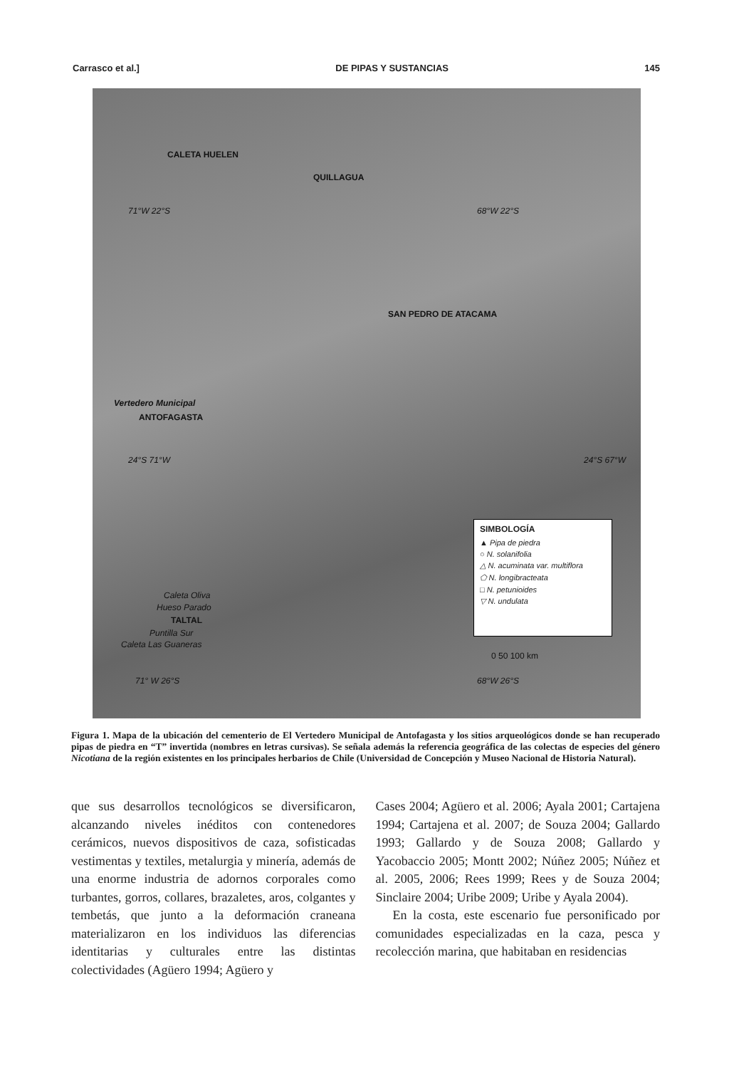Carrasco et al.] DE PIPAS Y SUSTANCIAS 145
CALETA HUELEN
QUILLAGUA
SAN PEDRO DE ATACAMA
Vertedero Municipal
ANTOFAGASTA
Caleta Oliva
Hueso Parado
TALTAL
Puntilla Sur
Caleta Las Guaneras
71°W 22°S 68°W 22°S
24°S 71°W 24°S 67°W
71° W 26°S 68°W 26°S
0 50 100 km
SIMBOLOGÍA
▲ Pipa de piedra
○ N. solanifolia
△ N. acuminata var. multiflora
⬠ N. longibracteata
□ N. petunioides
▽ N. undulata
Figura 1. Mapa de la ubicación del cementerio de El Vertedero Municipal de Antofagasta y los sitios arqueológicos donde se han recuperado pipas de piedra en “T” invertida (nombres en letras cursivas). Se señala además la referencia geográfica de las colectas de especies del género Nicotiana de la región existentes en los principales herbarios de Chile (Universidad de Concepción y Museo Nacional de Historia Natural).
que sus desarrollos tecnológicos se diversificaron, alcanzando niveles inéditos con contenedores cerámicos, nuevos dispositivos de caza, sofisticadas vestimentas y textiles, metalurgia y minería, además de una enorme industria de adornos corporales como turbantes, gorros, collares, brazaletes, aros, colgantes y tembetás, que junto a la deformación craneana materializaron en los individuos las diferencias identitarias y culturales entre las distintas colectividades (Agüero 1994; Agüero y
Cases 2004; Agüero et al. 2006; Ayala 2001; Cartajena 1994; Cartajena et al. 2007; de Souza 2004; Gallardo 1993; Gallardo y de Souza 2008; Gallardo y Yacobaccio 2005; Montt 2002; Núñez 2005; Núñez et al. 2005, 2006; Rees 1999; Rees y de Souza 2004; Sinclaire 2004; Uribe 2009; Uribe y Ayala 2004).
En la costa, este escenario fue personificado por comunidades especializadas en la caza, pesca y recolección marina, que habitaban en residencias